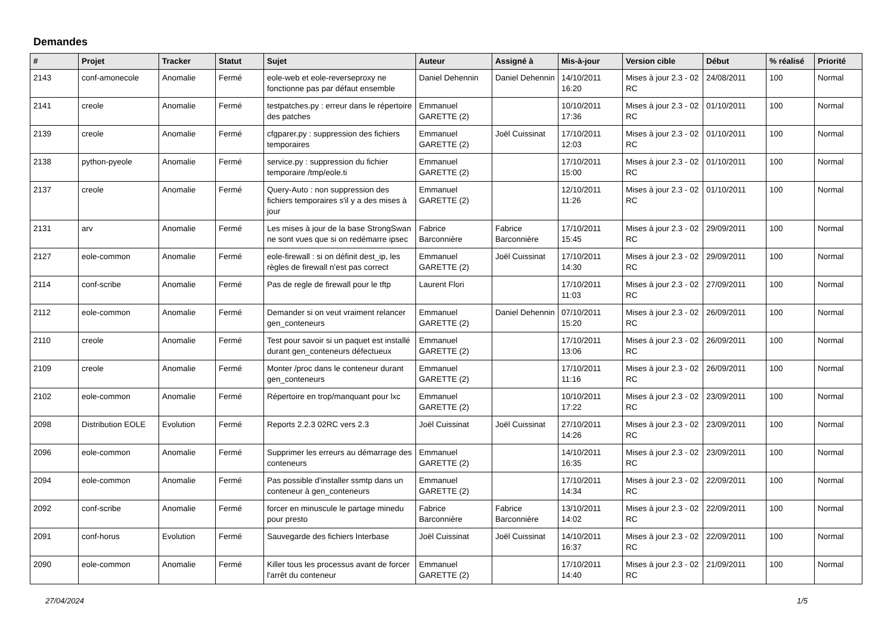Demandes
| # | Projet | Tracker | Statut | Sujet | Auteur | Assigné à | Mis-à-jour | Version cible | Début | % réalisé | Priorité |
| --- | --- | --- | --- | --- | --- | --- | --- | --- | --- | --- | --- |
| 2143 | conf-amonecole | Anomalie | Fermé | eole-web et eole-reverseproxy ne fonctionne pas par défaut ensemble | Daniel Dehennin | Daniel Dehennin | 14/10/2011 16:20 | Mises à jour 2.3 - 02 RC | 24/08/2011 | 100 | Normal |
| 2141 | creole | Anomalie | Fermé | testpatches.py : erreur dans le répertoire des patches | Emmanuel GARETTE (2) | | 10/10/2011 17:36 | Mises à jour 2.3 - 02 RC | 01/10/2011 | 100 | Normal |
| 2139 | creole | Anomalie | Fermé | cfgparer.py : suppression des fichiers temporaires | Emmanuel GARETTE (2) | Joël Cuissinat | 17/10/2011 12:03 | Mises à jour 2.3 - 02 RC | 01/10/2011 | 100 | Normal |
| 2138 | python-pyeole | Anomalie | Fermé | service.py : suppression du fichier temporaire /tmp/eole.ti | Emmanuel GARETTE (2) | | 17/10/2011 15:00 | Mises à jour 2.3 - 02 RC | 01/10/2011 | 100 | Normal |
| 2137 | creole | Anomalie | Fermé | Query-Auto : non suppression des fichiers temporaires s'il y a des mises à jour | Emmanuel GARETTE (2) | | 12/10/2011 11:26 | Mises à jour 2.3 - 02 RC | 01/10/2011 | 100 | Normal |
| 2131 | arv | Anomalie | Fermé | Les mises à jour de la base StrongSwan ne sont vues que si on redémarre ipsec | Fabrice Barconnière | Fabrice Barconnière | 17/10/2011 15:45 | Mises à jour 2.3 - 02 RC | 29/09/2011 | 100 | Normal |
| 2127 | eole-common | Anomalie | Fermé | eole-firewall : si on définit dest_ip, les règles de firewall n'est pas correct | Emmanuel GARETTE (2) | Joël Cuissinat | 17/10/2011 14:30 | Mises à jour 2.3 - 02 RC | 29/09/2011 | 100 | Normal |
| 2114 | conf-scribe | Anomalie | Fermé | Pas de regle de firewall pour le tftp | Laurent Flori | | 17/10/2011 11:03 | Mises à jour 2.3 - 02 RC | 27/09/2011 | 100 | Normal |
| 2112 | eole-common | Anomalie | Fermé | Demander si on veut vraiment relancer gen_conteneurs | Emmanuel GARETTE (2) | Daniel Dehennin | 07/10/2011 15:20 | Mises à jour 2.3 - 02 RC | 26/09/2011 | 100 | Normal |
| 2110 | creole | Anomalie | Fermé | Test pour savoir si un paquet est installé durant gen_conteneurs défectueux | Emmanuel GARETTE (2) | | 17/10/2011 13:06 | Mises à jour 2.3 - 02 RC | 26/09/2011 | 100 | Normal |
| 2109 | creole | Anomalie | Fermé | Monter /proc dans le conteneur durant gen_conteneurs | Emmanuel GARETTE (2) | | 17/10/2011 11:16 | Mises à jour 2.3 - 02 RC | 26/09/2011 | 100 | Normal |
| 2102 | eole-common | Anomalie | Fermé | Répertoire en trop/manquant pour lxc | Emmanuel GARETTE (2) | | 10/10/2011 17:22 | Mises à jour 2.3 - 02 RC | 23/09/2011 | 100 | Normal |
| 2098 | Distribution EOLE | Evolution | Fermé | Reports 2.2.3 02RC vers 2.3 | Joël Cuissinat | Joël Cuissinat | 27/10/2011 14:26 | Mises à jour 2.3 - 02 RC | 23/09/2011 | 100 | Normal |
| 2096 | eole-common | Anomalie | Fermé | Supprimer les erreurs au démarrage des conteneurs | Emmanuel GARETTE (2) | | 14/10/2011 16:35 | Mises à jour 2.3 - 02 RC | 23/09/2011 | 100 | Normal |
| 2094 | eole-common | Anomalie | Fermé | Pas possible d'installer ssmtp dans un conteneur à gen_conteneurs | Emmanuel GARETTE (2) | | 17/10/2011 14:34 | Mises à jour 2.3 - 02 RC | 22/09/2011 | 100 | Normal |
| 2092 | conf-scribe | Anomalie | Fermé | forcer en minuscule le partage minedu pour presto | Fabrice Barconnière | Fabrice Barconnière | 13/10/2011 14:02 | Mises à jour 2.3 - 02 RC | 22/09/2011 | 100 | Normal |
| 2091 | conf-horus | Evolution | Fermé | Sauvegarde des fichiers Interbase | Joël Cuissinat | Joël Cuissinat | 14/10/2011 16:37 | Mises à jour 2.3 - 02 RC | 22/09/2011 | 100 | Normal |
| 2090 | eole-common | Anomalie | Fermé | Killer tous les processus avant de forcer l'arrêt du conteneur | Emmanuel GARETTE (2) | | 17/10/2011 14:40 | Mises à jour 2.3 - 02 RC | 21/09/2011 | 100 | Normal |
27/04/2024 1/5